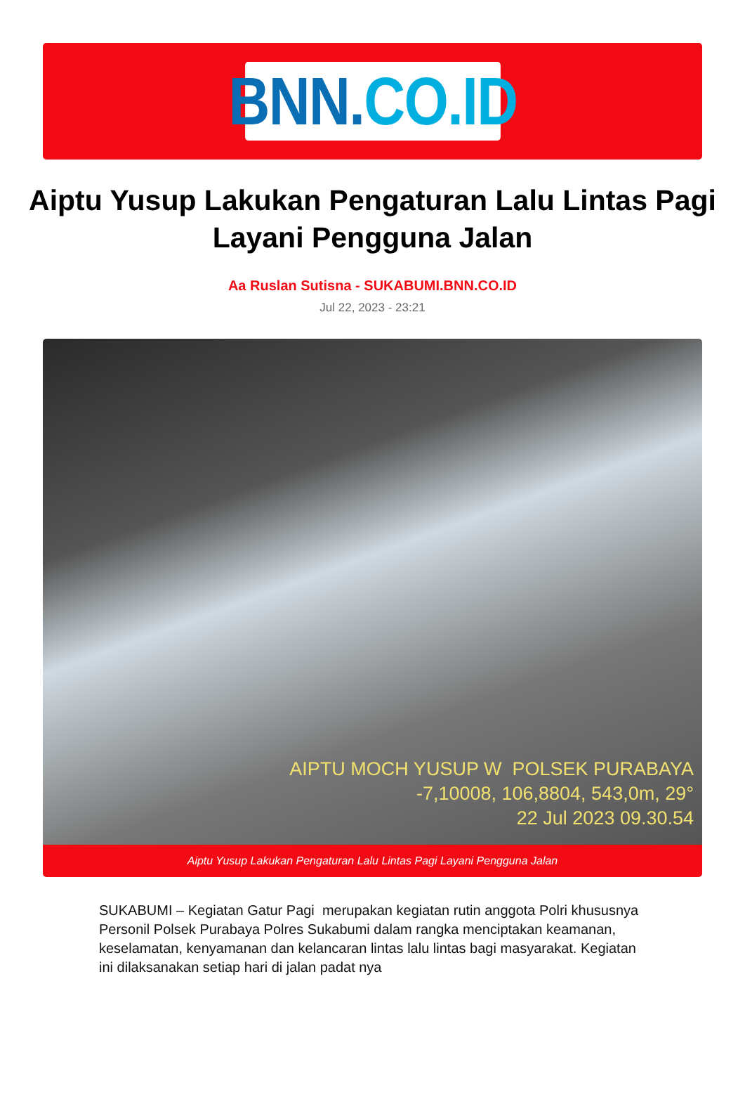BNN. CO.ID
Aiptu Yusup Lakukan Pengaturan Lalu Lintas Pagi Layani Pengguna Jalan
Aa Ruslan Sutisna - SUKABUMI.BNN.CO.ID
Jul 22, 2023 - 23:21
AIPTU MOCH YUSUP W POLSEK PURABAYA
-7,10008, 106,8804, 543,0m, 29°
22 Jul 2023 09.30.54
Aiptu Yusup Lakukan Pengaturan Lalu Lintas Pagi Layani Pengguna Jalan
SUKABUMI – Kegiatan Gatur Pagi merupakan kegiatan rutin anggota Polri khususnya Personil Polsek Purabaya Polres Sukabumi dalam rangka menciptakan keamanan, keselamatan, kenyamanan dan kelancaran lintas lalu lintas bagi masyarakat. Kegiatan ini dilaksanakan setiap hari di jalan padat nya